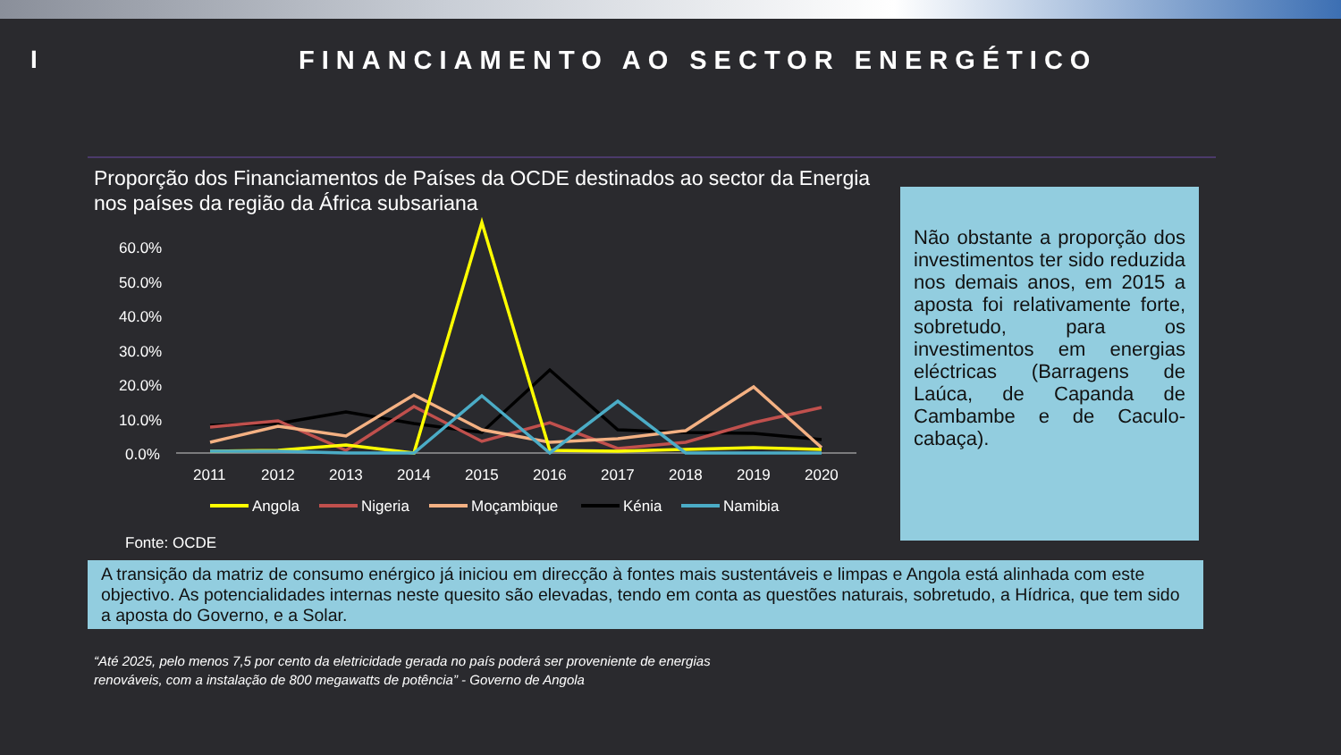I FINANCIAMENTO AO SECTOR ENERGÉTICO
Proporção dos Financiamentos de Países da OCDE destinados ao sector da Energia nos países da região da África subsariana
60.0%
50.0%
40.0%
30.0%
20.0%
10.0%
0.0%
2011
2012
2013
2014
2015
2016
2017
2018
2019
2020
Angola
Nigeria
Moçambique
Kénia
Namibia
Fonte: OCDE
Não obstante a proporção dos investimentos ter sido reduzida nos demais anos, em 2015 a aposta foi relativamente forte, sobretudo, para os investimentos em energias eléctricas (Barragens de Laúca, de Capanda de Cambambe e de Caculo-cabaça).
A transição da matriz de consumo enérgico já iniciou em direcção à fontes mais sustentáveis e limpas e Angola está alinhada com este objectivo. As potencialidades internas neste quesito são elevadas, tendo em conta as questões naturais, sobretudo, a Hídrica, que tem sido a aposta do Governo, e a Solar.
“Até 2025, pelo menos 7,5 por cento da eletricidade gerada no país poderá ser proveniente de energias
renováveis, com a instalação de 800 megawatts de potência” - Governo de Angola